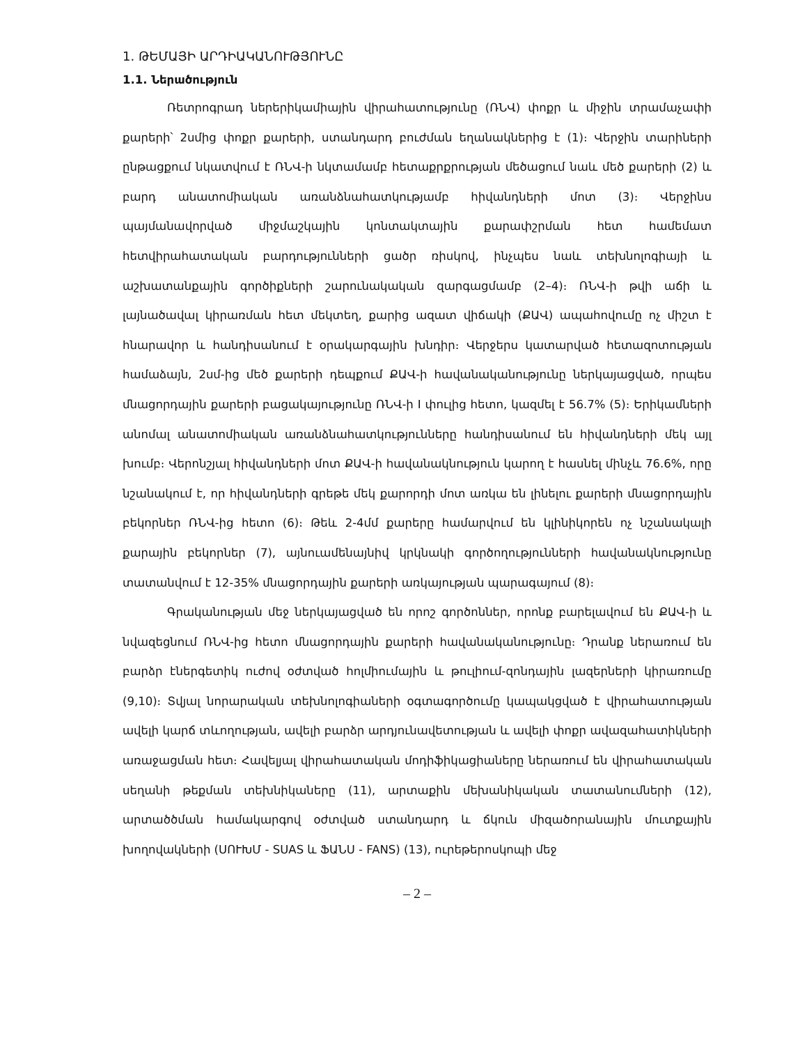1. ԹԵՄԱՅԻ ԱՐԴԻԱԿԱՆՈՒԹՅՈՒՆԸ
1.1. Ներածություն
Ռետրոգրադ ներերիկամիային վիրահատությունը (ՌՆՎ) փոքր և միջին տրամաչափի քարերի՝ 2սմից փոքր քարերի, ստանդարդ բուժման եղանակներից է (1)։ Վերջին տարիների ընթացքում նկատվում է ՌՆՎ-ի նկտամամբ հետաքրքրության մեծացում նաև մեծ քարերի (2) և բարդ անատոմիական առանձնահատկությամբ հիվանդների մոտ (3)։ Վերջինս պայմանավորված միջմաշկային կոնտակտային քարափշրման հետ համեմատ հետվիրահատական բարդությունների ցածր ռիսկով, ինչպես նաև տեխնոլոգիայի և աշխատանքային գործիքների շարունակական զարգացմամբ (2–4)։ ՌՆՎ-ի թվի աճի և լայնածավալ կիրառման հետ մեկտեղ, քարից ազատ վիճակի (ՔԱՎ) ապահովումը ոչ միշտ է հնարավոր և հանդիսանում է օրակարգային խնդիր։ Վերջերս կատարված հետազոտության համաձայն, 2սմ-ից մեծ քարերի դեպքում ՔԱՎ-ի հավանականությունը ներկայացված, որպես մնացորդային քարերի բացակայությունը ՌՆՎ-ի I փուլից հետո, կազմել է 56.7% (5)։ Երիկամների անոմալ անատոմիական առանձնահատկությունները հանդիսանում են հիվանդների մեկ այլ խումբ։ Վերոնշյալ հիվանդների մոտ ՔԱՎ-ի հավանակնություն կարող է հասնել մինչև 76.6%, որը նշանակում է, որ հիվանդների գրեթե մեկ քարորդի մոտ առկա են լինելու քարերի մնացորդային բեկորներ ՌՆՎ-ից հետո (6)։ Թեև 2-4մմ քարերը համարվում են կլինիկորեն ոչ նշանակալի քարային բեկորներ (7), այնուամենայնիվ կրկնակի գործողությունների հավանակնությունը տատանվում է 12-35% մնացորդային քարերի առկայության պարագայում (8)։
Գրականության մեջ ներկայացված են որոշ գործոններ, որոնք բարելավում են ՔԱՎ-ի և նվազեցնում ՌՆՎ-ից հետո մնացորդային քարերի հավանականությունը։ Դրանք ներառում են բարձր էներգետիկ ուժով օժտված հոլմիումային և թուլիում-զոնդային լազերների կիրառումը (9,10)։ Տվյալ նորարական տեխնոլոգիաների օգտագործումը կապակցված է վիրահատության ավելի կարճ տևողության, ավելի բարձր արդյունավետության և ավելի փոքր ավազահատիկների առաջացման հետ։ Հավելյալ վիրահատական մոդիֆիկացիաները ներառում են վիրահատական սեղանի թեքման տեխնիկաները (11), արտաքին մեխանիկական տատանումների (12), արտածծման համակարգով օժտված ստանդարդ և ճկուն միզածորանային մուտքային խողովակների (ՍՈՒԽՄ - SUAS և ՖԱՆՍ - FANS) (13), ուրեթերոսկոպի մեջ
– 2 –